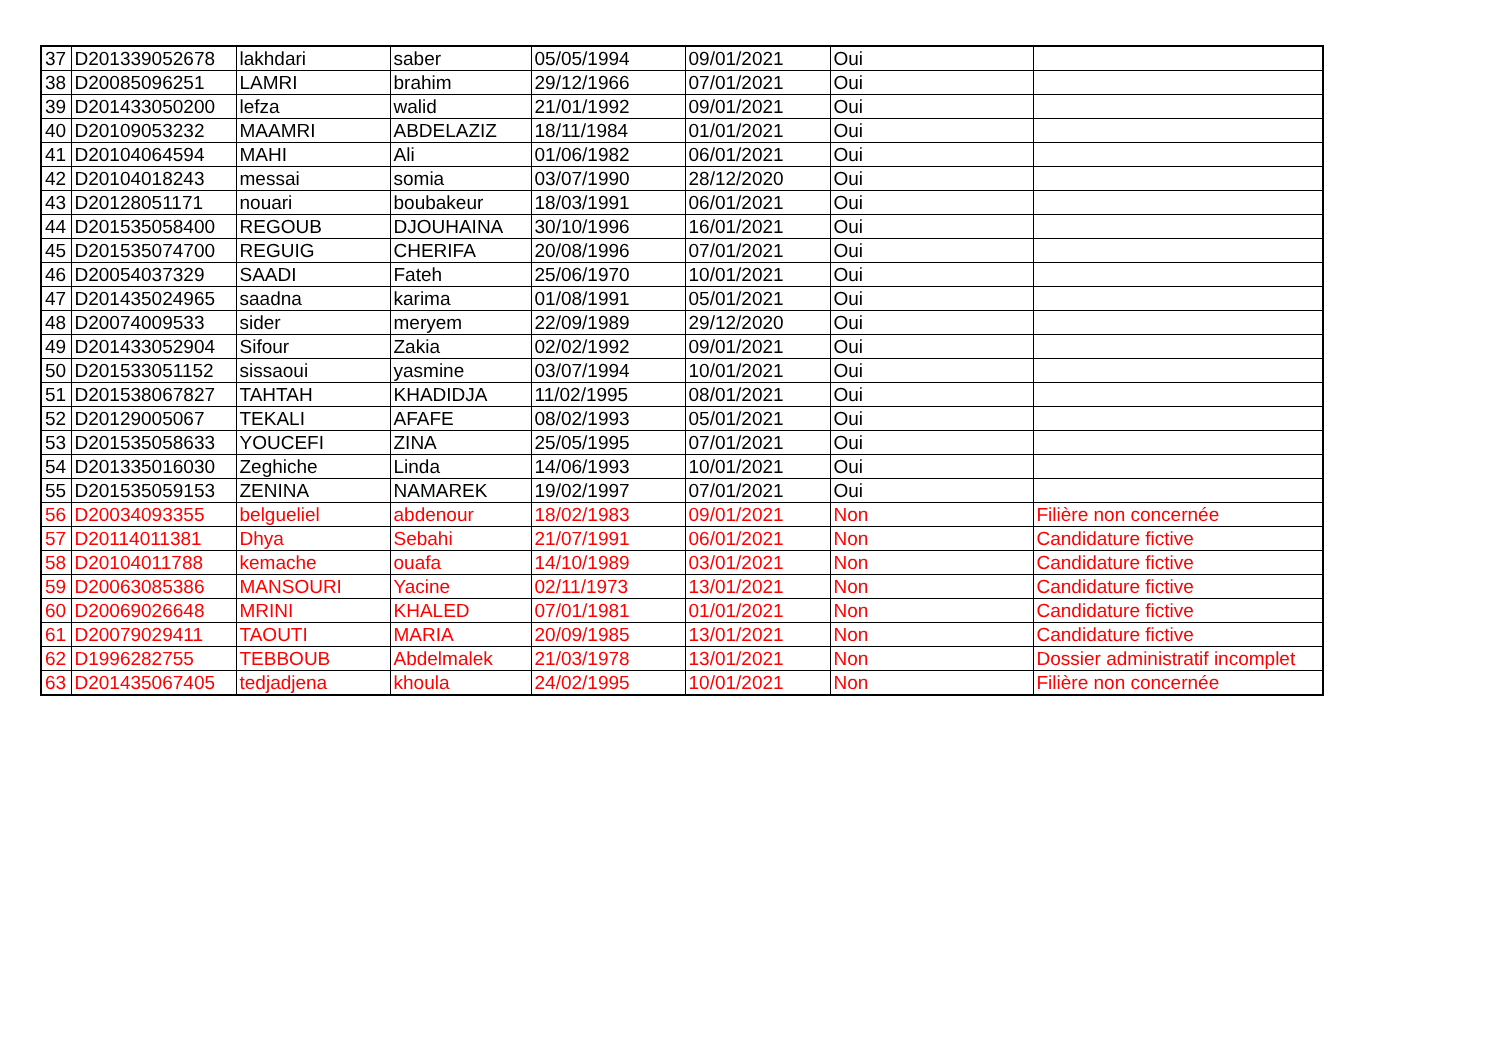| 37 | D201339052678 | lakhdari | saber | 05/05/1994 | 09/01/2021 | Oui | |
| 38 | D20085096251 | LAMRI | brahim | 29/12/1966 | 07/01/2021 | Oui | |
| 39 | D201433050200 | lefza | walid | 21/01/1992 | 09/01/2021 | Oui | |
| 40 | D20109053232 | MAAMRI | ABDELAZIZ | 18/11/1984 | 01/01/2021 | Oui | |
| 41 | D20104064594 | MAHI | Ali | 01/06/1982 | 06/01/2021 | Oui | |
| 42 | D20104018243 | messai | somia | 03/07/1990 | 28/12/2020 | Oui | |
| 43 | D20128051171 | nouari | boubakeur | 18/03/1991 | 06/01/2021 | Oui | |
| 44 | D201535058400 | REGOUB | DJOUHAINA | 30/10/1996 | 16/01/2021 | Oui | |
| 45 | D201535074700 | REGUIG | CHERIFA | 20/08/1996 | 07/01/2021 | Oui | |
| 46 | D20054037329 | SAADI | Fateh | 25/06/1970 | 10/01/2021 | Oui | |
| 47 | D201435024965 | saadna | karima | 01/08/1991 | 05/01/2021 | Oui | |
| 48 | D20074009533 | sider | meryem | 22/09/1989 | 29/12/2020 | Oui | |
| 49 | D201433052904 | Sifour | Zakia | 02/02/1992 | 09/01/2021 | Oui | |
| 50 | D201533051152 | sissaoui | yasmine | 03/07/1994 | 10/01/2021 | Oui | |
| 51 | D201538067827 | TAHTAH | KHADIDJA | 11/02/1995 | 08/01/2021 | Oui | |
| 52 | D20129005067 | TEKALI | AFAFE | 08/02/1993 | 05/01/2021 | Oui | |
| 53 | D201535058633 | YOUCEFI | ZINA | 25/05/1995 | 07/01/2021 | Oui | |
| 54 | D201335016030 | Zeghiche | Linda | 14/06/1993 | 10/01/2021 | Oui | |
| 55 | D201535059153 | ZENINA | NAMAREK | 19/02/1997 | 07/01/2021 | Oui | |
| 56 | D20034093355 | belgueliel | abdenour | 18/02/1983 | 09/01/2021 | Non | Filière non concernée |
| 57 | D20114011381 | Dhya | Sebahi | 21/07/1991 | 06/01/2021 | Non | Candidature fictive |
| 58 | D20104011788 | kemache | ouafa | 14/10/1989 | 03/01/2021 | Non | Candidature fictive |
| 59 | D20063085386 | MANSOURI | Yacine | 02/11/1973 | 13/01/2021 | Non | Candidature fictive |
| 60 | D20069026648 | MRINI | KHALED | 07/01/1981 | 01/01/2021 | Non | Candidature fictive |
| 61 | D20079029411 | TAOUTI | MARIA | 20/09/1985 | 13/01/2021 | Non | Candidature fictive |
| 62 | D1996282755 | TEBBOUB | Abdelmalek | 21/03/1978 | 13/01/2021 | Non | Dossier administratif incomplet |
| 63 | D201435067405 | tedjadjena | khoula | 24/02/1995 | 10/01/2021 | Non | Filière non concernée |